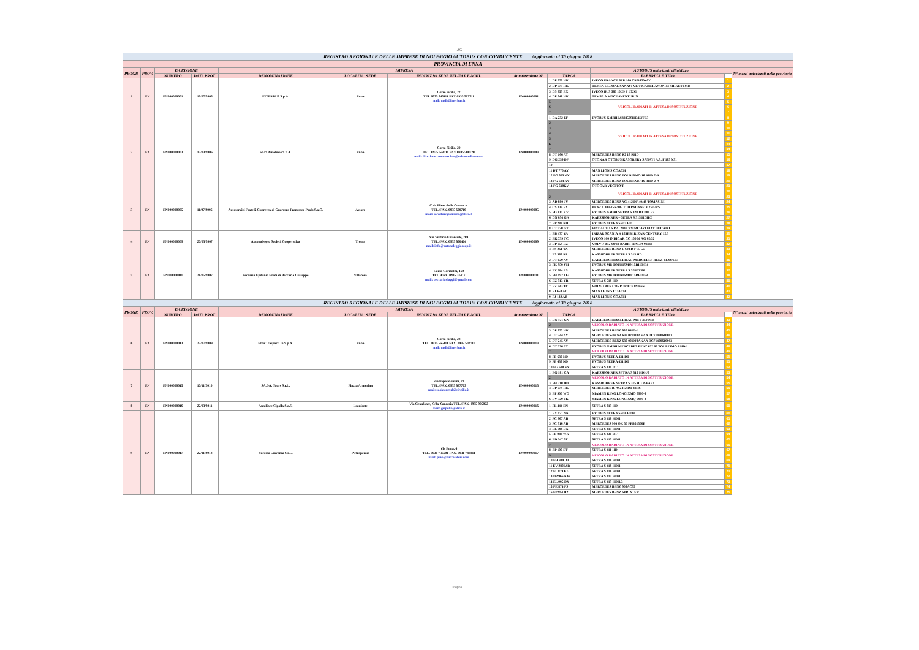AG
| REGISTRO REGIONALE DELLE IMPRESE DI NOLEGGIO AUTOBUS CON CONDUCENTE Aggiornato al 30 giugno 2018 | | | | | | | | | | | |
| PROVINCIA DI ENNA | | | | | | | | | | | |
| PROGR. | PROV. | ISCRIZIONE | | IMPRESA | | | | | AUTOBUS autorizzati all'utilizzo | | N° mezzi autorizzati nella provincia |
| | | NUMERO | DATA PROT. | DENOMINAZIONE | LOCALITA' SEDE | INDIRIZZO SEDE TEL/FAX E-MAIL | Autorizzazione N° | TARGA | FABBRICA E TIPO | | |
| 1 | EN | EN000000001 | 19/07/2005 | INTERBUS S.p.A. | Enna | Corso Sicilia, 22 TEL.0935 565111 FAX.0935 502711 mail: mail@interbus.it | EN000000001 | 1 DP 529 HK | IVECO FRANCE SFR 160 CROSSWAY | 1 | |
| | | | | | | | | 2 DP 775 HK | TEMSA GLOBAL SANAYI VE TICARET ANONIM SIRKETI MD | 2 | |
| | | | | | | | | 3 DS 855 EX | IVECO BUS 380 10 29 F L72G | 3 | |
| | | | | | | | | 4 DP 548 HK | TEMSA A MDCP AVENTURIN | 4 | |
| | | | | | | | | 5 | VEICOLI RADIATI IN ATTESA DI SOSTITUZIONE | 5 | |
| | | | | | | | | 6 | | 6 | |
| | | | | | | | | 7 | | 7 | |
| 2 | EN | EN000000003 | 17/03/2006 | SAIS Autolinee S.p.A. | Enna | Corso Sicilia, 20 TEL. 0935 524111 FAX 0935 500520 mail: direzione.commerciale@saisautolinee.com | EN000000003 | 1 DA 232 EF | EVOBUS GMBH MB0350SHD/L3TE3 | 8 | |
| | | | | | | | | 2 | VEICOLI RADIATI IN ATTESA DI SOSTITUZIONE | 9 | |
| | | | | | | | | 3 | | 10 | |
| | | | | | | | | 4 | | 11 | |
| | | | | | | | | 5 | | 12 | |
| | | | | | | | | 6 | | 13 | |
| | | | | | | | | 7 | | 14 | |
| | | | | | | | | 8 DT 166 AY | MERCEDES BENZ R2 17 RHD | 15 | |
| | | | | | | | | 9 DG 259 DP | OTOKAR OTOBUS KASORERY SANAYI A.S. F 185 X31 | 16 | |
| | | | | | | | | 10 | | 17 | |
| | | | | | | | | 11 DT 770 AY | MAN LION'S COACH | 18 | |
| | | | | | | | | 12 FG 603 KV | MERCEDES BENZ TOURISMO 16 RHD 2-A | 19 | |
| | | | | | | | | 13 FG 604 KV | MERCEDES BENZ TOURISMO 16 RHD 2-A | 20 | |
| | | | | | | | | 14 FG 610KV | OTOCAR VECTIO T | 21 | |
| 3 | EN | EN000000005 | 11/07/2006 | Autoservizi Fratelli Guarrera di Guarrera Francesco Paolo S.a.C. | Assoro | C.da Piano della Corte s.n. TEL./FAX. 0935 620710 mail: salvatoreguarrera@alice.it | EN000000005 | 1 | VEICOLI RADIATI IN ATTESA DI SOSTITUZIONE | 22 | |
| | | | | | | | | 2 | | 23 | |
| | | | | | | | | 3 AD 880 JY | MERCEDES BENZ AG 412 DF 40/46 TOMASINI | 24 | |
| | | | | | | | | 4 CS 434 FX | BENZ 0.303-15R/385 11/D PADANE X 2.45/RS | 25 | |
| | | | | | | | | 5 FG 611 KV | EVOBUS GMBH SETRA S 328 DT P80 E2 | 26 | |
| | | | | | | | | 6 DN 054 GN | KAESSBOHRER – SETRA S 315 HDH/2 | 27 | |
| | | | | | | | | 7 EP 288 ND | EVOBUS SETRA S 415 HD | 28 | |
| | | | | | | | | 8 CT 570 GT | FIAT AUTO S.P.A. 244 CPMMC AYI FIAT DUCATO | 29 | |
| 4 | EN | EN000000009 | 27/03/2007 | Autonoleggio Società Cooperativa | Troina | Via Vittorio Emanuele, 209 TEL./FAX. 0935 650424 mail: info@autonoleggiocoop.it | EN000000009 | 1 BB 477 YA | IRIZAR SCANIA K 124EB IRIZAR CENTURY 12.3 | 30 | |
| | | | | | | | | 2 EK 739 TC | IVECO 100 INDICAR CC 100 M AG 02/32 | 31 | |
| | | | | | | | | 3 DP 259 EZ | VOLVO B12-60/38 BARBI ITALIA 99/R3 | 32 | |
| | | | | | | | | 4 BS 261 TX | MERCEDES BENZ L 608 D F 35 56 | 33 | |
| 5 | EN | EN000000011 | 28/05/2007 | Beccaria Epifanio Eredi di Beccaria Giuseppe | Villarosa | Corso Garibaldi, 169 TEL./FAX. 0935 31417 mail: beccariaviaggi@gmail.com | EN000000011 | 1 ES 383 RL | KASSBOHRER SETRA S 315 HD | 34 | |
| | | | | | | | | 2 DT 129 AY | DAIMLERCHRYSLER AG MERCEDES BENZ 03500/L55 | 35 | |
| | | | | | | | | 3 FK 950 YH | EVOBUS MB TOURISMO 15RHD/E4 | 36 | |
| | | | | | | | | 4 EZ 784 ES | KASSBOHRER SETRA S 328DT/80 | 37 | |
| | | | | | | | | 5 FH 992 LG | EVOBUS MB TOURISMO 15RHD/E4 | 38 | |
| | | | | | | | | 6 EZ 913 YR | SETRA S 516 HD | 39 | |
| | | | | | | | | 7 EZ 943 TC | VOLVO BUS CORPORATION B6SC | 40 | |
| | | | | | | | | 8 FJ 658 AD | MAN LION'S COACH | 41 | |
| | | | | | | | | 9 FJ 132 AB | MAN LION'S COACH | 42 | |
| REGISTRO REGIONALE DELLE IMPRESE DI NOLEGGIO AUTOBUS CON CONDUCENTE Aggiornato al 30 giugno 2018 | | | | | | | | | | | |
| PROGR. | PROV. | ISCRIZIONE | | IMPRESA | | | | | AUTOBUS autorizzati all'utilizzo | | N° mezzi autorizzati nella provincia |
| | | NUMERO | DATA PROT. | DENOMINAZIONE | LOCALITA' SEDE | INDIRIZZO SEDE TEL/FAX E-MAIL | Autorizzazione N° | TARGA | FABBRICA E TIPO | | |
| 6 | EN | EN000000013 | 22/07/2009 | Etna Trasporti In S.p.A. | Enna | Corso Sicilia, 22 TEL. 0935 565111 FAX. 0935 502711 mail: mail@interbus.it | EN000000013 | 1 DN 471 GN | DAIMLERCHRYSLER AG MB 0 350 ICR | 43 | |
| | | | | | | | | 2 | VEICOLO RADIATO IN ATTESA DI SOSTITUZIONE | 44 | |
| | | | | | | | | 3 DP 927 HK | MERCEDES BENZ 632 RHD-L | 45 | |
| | | | | | | | | 4 DT 244 AY | MERCEDES-BENZ 632 02 DJ3AKAA DC71420610003 | 46 | |
| | | | | | | | | 5 DT 245 AY | MERCEDES-BENZ 632 02 DJ3AKAA DC71420610003 | 47 | |
| | | | | | | | | 6 DT 326 AY | EVOBUS GMBH MERCEDES BENZ 632.02 TOURISMO RHD-L | 48 | |
| | | | | | | | | 7 | VEICOLO RADIATO IN ATTESA DI SOSTITUZIONE | 49 | |
| | | | | | | | | 8 FF 632 ND | EVOBUS SETRA 431 DT | 50 | |
| | | | | | | | | 9 FF 633 ND | EVOBUS SETRA 431 DT | 51 | |
| | | | | | | | | 10 FG 618 KV | SETRA S 431 DT | 52 | |
| 7 | EN | EN000000015 | 17/11/2010 | SA.DA. Tours S.r.L. | Piazza Armerina | Via Papa Montini, 21 TEL./FAX. 0935 687723 mail: sadatoursrl@virgilio.it | EN000000015 | 1 EG 181 CA | KAESSBOHRER SETRA S 315 HDH/2 | 53 | |
| | | | | | | | | 2 | VEICOLO RADIATO IN ATTESA DI SOSTITUZIONE | 54 | |
| | | | | | | | | 3 FH 710 DD | KASSBOHRER SETRA S 315 HD P56AE1 | 55 | |
| | | | | | | | | 4 DP 679 HK | MERCEDES B. AG 412 DT 40/46 | 56 | |
| | | | | | | | | 5 EP 900 WG | XIAMEN KING LONG XMQ 6900-3 | 57 | |
| | | | | | | | | 6 EV 329 FK | XIAMEN KING LONG XMQ 6900-3 | 58 | |
| 8 | EN | EN000000016 | 22/03/2011 | Autolinee Cipolla S.a.S. | Leonforte | Via Granfonte, C/da Conceria TEL./FAX. 0935 905022 mail: gcipolla@alice.it | EN000000016 | 1 FL 444 EN | SETRA S 315 HD | 59 | |
| 9 | EN | EN000000017 | 22/11/2012 | Zuccalà Giovanni S.r.L. | Pietraperzia | Via Enna, 6 TEL. 0931 746601 FAX. 0931 748811 mail: pino@zuccalabus.com | EN000000017 | 1 EX 971 NK | EVOBUS SETRA S 416 HDH | 60 | |
| | | | | | | | | 2 FC 867 AB | SETRA S 416 HDH | 61 | |
| | | | | | | | | 3 FC 916 AB | MERCEDES 906 OK 50 FFB51500E | 62 | |
| | | | | | | | | 4 EL 906 DX | SETRA S 415 HDH | 63 | |
| | | | | | | | | 5 FF 988 WK | SETRA S 431 DT | 64 | |
| | | | | | | | | 6 ED 347 SE | SETRA S 415 HDH | 65 | |
| | | | | | | | | 7 | VEICOLO RADIATO IN ATTESA DI SOSTITUZIONE | 66 | |
| | | | | | | | | 8 BP 109 ET | SETRA S 411 HD | 67 | |
| | | | | | | | | 9 | VEICOLO RADIATO IN ATTESA DI SOSTITUZIONE | 68 | |
| | | | | | | | | 10 FH 939 DJ | SETRA S 416 HDH | 69 | |
| | | | | | | | | 11 EV 282 MR | SETRA S 416 HDH | 70 | |
| | | | | | | | | 12 FL 879 KG | SETRA S 416 HDH | 71 | |
| | | | | | | | | 13 DP 966 KW | SETRA S 415 HDH | 72 | |
| | | | | | | | | 14 EL 905 DX | SETRA S 415 HDH/3 | 73 | |
| | | | | | | | | 15 FE 874 PS | MERCEDES BENZ 906AC35 | 74 | |
| | | | | | | | | 16 FP 994 DZ | MERCEDES BENZ SPRINTER | 75 | |
Pagina 11